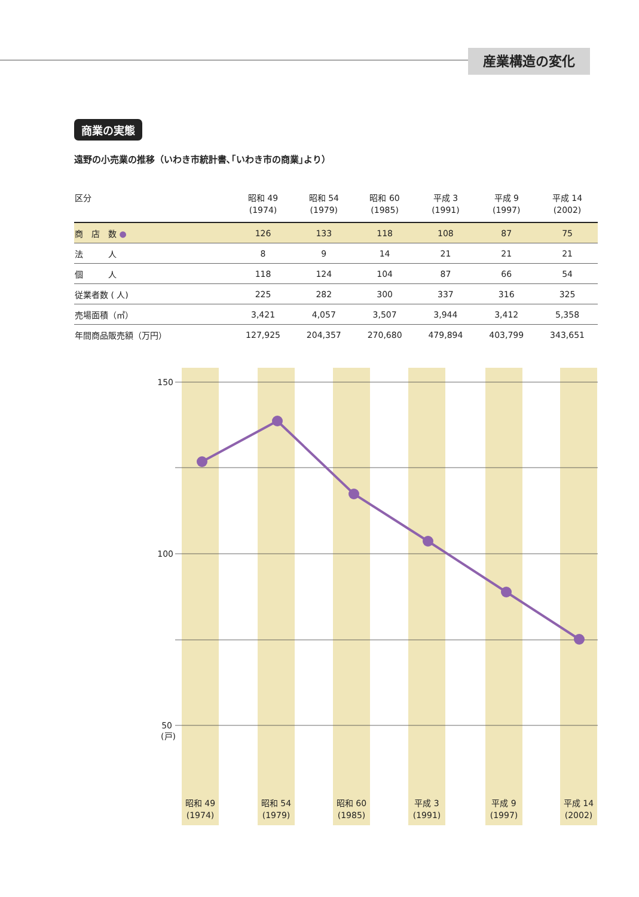産業構造の変化
商業の実態
遠野の小売業の推移（いわき市統計書､｢いわき市の商業｣より）
| 区分 | 昭和 49 (1974) | 昭和 54 (1979) | 昭和 60 (1985) | 平成 3 (1991) | 平成 9 (1997) | 平成 14 (2002) |
| --- | --- | --- | --- | --- | --- | --- |
| 商 店 数 ● | 126 | 133 | 118 | 108 | 87 | 75 |
| 法 人 | 8 | 9 | 14 | 21 | 21 | 21 |
| 個 人 | 118 | 124 | 104 | 87 | 66 | 54 |
| 従業者数 ( 人) | 225 | 282 | 300 | 337 | 316 | 325 |
| 売場面積（㎡） | 3,421 | 4,057 | 3,507 | 3,944 | 3,412 | 5,358 |
| 年間商品販売額（万円） | 127,925 | 204,357 | 270,680 | 479,894 | 403,799 | 343,651 |
150
100
50
(戸)
昭和 49
(1974)
昭和 54
(1979)
昭和 60
(1985)
平成 3
(1991)
平成 9
(1997)
平成 14
(2002)